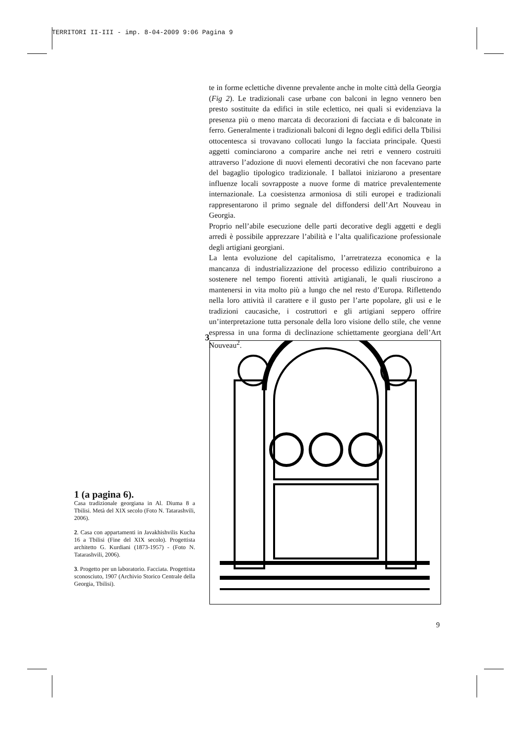TERRITORI II-III - imp. 8-04-2009 9:06 Pagina 9
te in forme eclettiche divenne prevalente anche in molte città della Georgia (Fig 2). Le tradizionali case urbane con balconi in legno vennero ben presto sostituite da edifici in stile eclettico, nei quali si evidenziava la presenza più o meno marcata di decorazioni di facciata e di balconate in ferro. Generalmente i tradizionali balconi di legno degli edifici della Tbilisi ottocentesca si trovavano collocati lungo la facciata principale. Questi aggetti cominciarono a comparire anche nei retri e vennero costruiti attraverso l’adozione di nuovi elementi decorativi che non facevano parte del bagaglio tipologico tradizionale. I ballatoi iniziarono a presentare influenze locali sovrapposte a nuove forme di matrice prevalentemente internazionale. La coesistenza armoniosa di stili europei e tradizionali rappresentarono il primo segnale del diffondersi dell’Art Nouveau in Georgia.
Proprio nell’abile esecuzione delle parti decorative degli aggetti e degli arredi è possibile apprezzare l’abilità e l’alta qualificazione professionale degli artigiani georgiani.
La lenta evoluzione del capitalismo, l’arretratezza economica e la mancanza di industrializzazione del processo edilizio contribuirono a sostenere nel tempo fiorenti attività artigianali, le quali riuscirono a mantenersi in vita molto più a lungo che nel resto d’Europa. Riflettendo nella loro attività il carattere e il gusto per l’arte popolare, gli usi e le tradizioni caucasiche, i costruttori e gli artigiani seppero offrire un’interpretazione tutta personale della loro visione dello stile, che venne espressa in una forma di declinazione schiettamente georgiana dell’Art Nouveau<sup>2</sup>.
3
1 (a pagina 6).
Casa tradizionale georgiana in Al. Diuma 8 a Tbilisi. Metà del XIX secolo (Foto N. Tatarashvili, 2006).
2. Casa con appartamenti in Javakhishvilis Kucha 16 a Tbilisi (Fine del XIX secolo). Progettista architetto G. Kurdiani (1873-1957) - (Foto N. Tatarashvili, 2006).
3. Progetto per un laboratorio. Facciata. Progettista sconosciuto, 1907 (Archivio Storico Centrale della Georgia, Tbilisi).
9